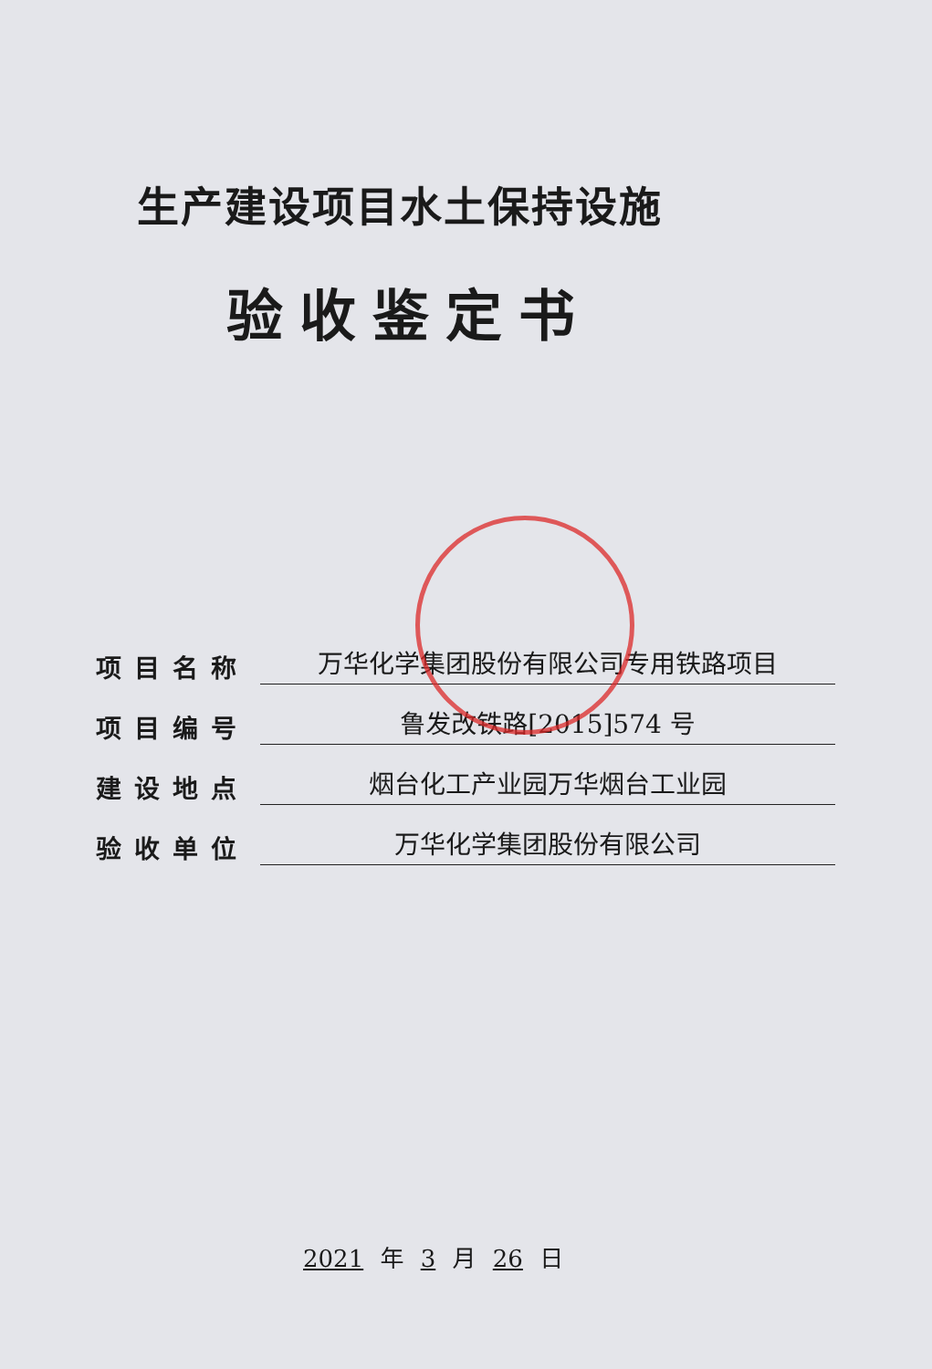生产建设项目水土保持设施
验收鉴定书
项目名称
万华化学集团股份有限公司专用铁路项目
项目编号
鲁发改铁路[2015]574 号
建设地点
烟台化工产业园万华烟台工业园
验收单位
万华化学集团股份有限公司
2021 年 3 月 26 日